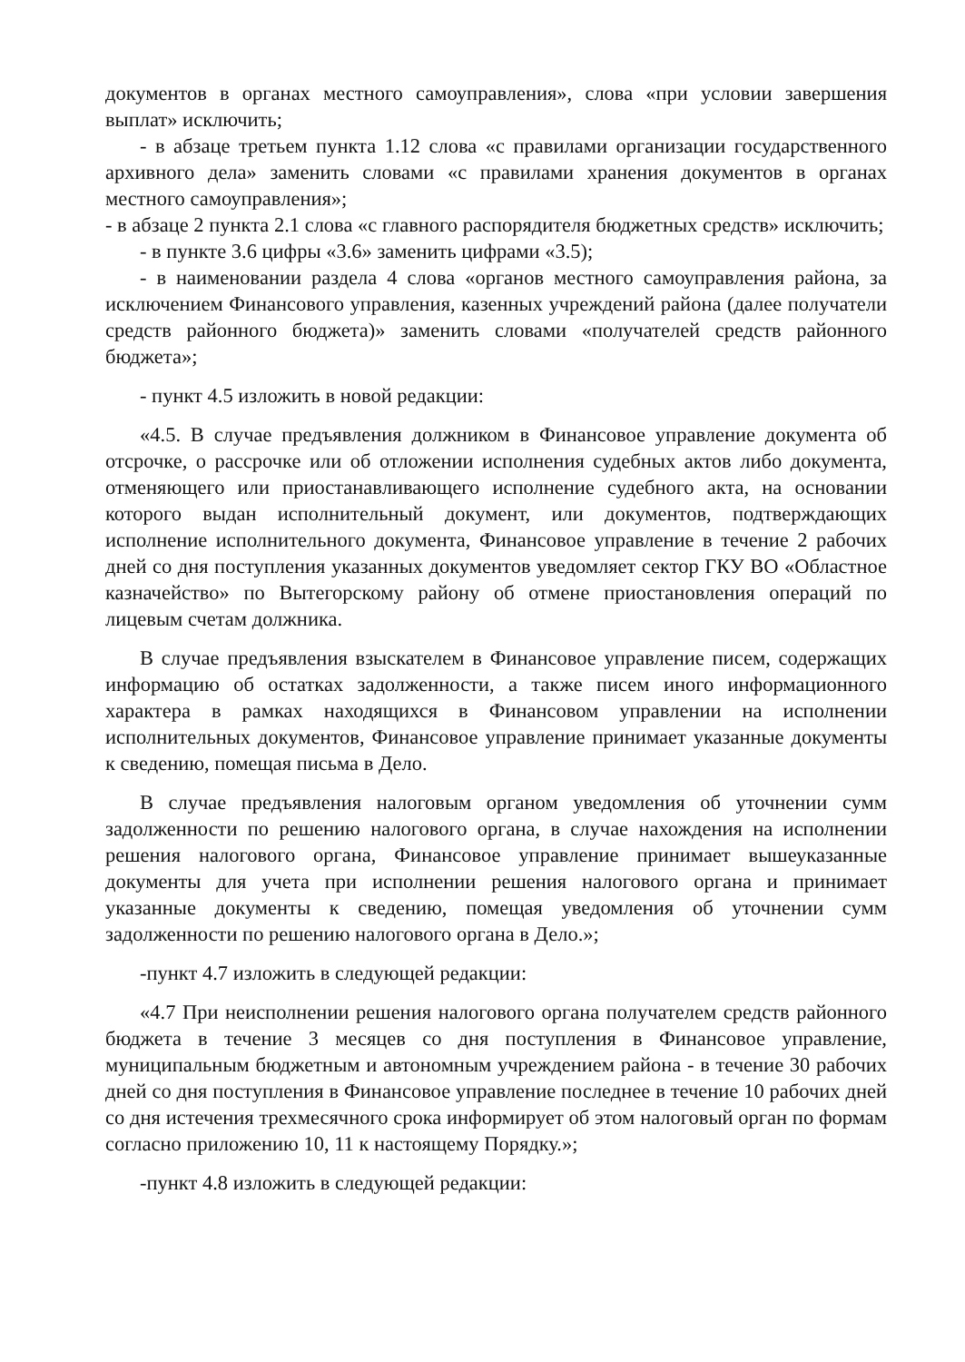документов в органах местного самоуправления», слова «при условии завершения выплат» исключить;
- в абзаце третьем пункта 1.12 слова «с правилами организации государственного архивного дела» заменить словами «с правилами хранения документов в органах местного самоуправления»;
- в абзаце 2 пункта 2.1 слова «с главного распорядителя бюджетных средств» исключить;
- в пункте 3.6 цифры «3.6» заменить цифрами «3.5);
- в наименовании раздела 4 слова «органов местного самоуправления района, за исключением Финансового управления, казенных учреждений района (далее получатели средств районного бюджета)» заменить словами «получателей средств районного бюджета»;
- пункт 4.5 изложить в новой редакции:
«4.5. В случае предъявления должником в Финансовое управление документа об отсрочке, о рассрочке или об отложении исполнения судебных актов либо документа, отменяющего или приостанавливающего исполнение судебного акта, на основании которого выдан исполнительный документ, или документов, подтверждающих исполнение исполнительного документа, Финансовое управление в течение 2 рабочих дней со дня поступления указанных документов уведомляет сектор ГКУ ВО «Областное казначейство» по Вытегорскому району об отмене приостановления операций по лицевым счетам должника.
В случае предъявления взыскателем в Финансовое управление писем, содержащих информацию об остатках задолженности, а также писем иного информационного характера в рамках находящихся в Финансовом управлении на исполнении исполнительных документов, Финансовое управление принимает указанные документы к сведению, помещая письма в Дело.
В случае предъявления налоговым органом уведомления об уточнении сумм задолженности по решению налогового органа, в случае нахождения на исполнении решения налогового органа, Финансовое управление принимает вышеуказанные документы для учета при исполнении решения налогового органа и принимает указанные документы к сведению, помещая уведомления об уточнении сумм задолженности по решению налогового органа в Дело.»;
-пункт 4.7 изложить в следующей редакции:
«4.7 При неисполнении решения налогового органа получателем средств районного бюджета в течение 3 месяцев со дня поступления в Финансовое управление, муниципальным бюджетным и автономным учреждением района - в течение 30 рабочих дней со дня поступления в Финансовое управление последнее в течение 10 рабочих дней со дня истечения трехмесячного срока информирует об этом налоговый орган по формам согласно приложению 10, 11 к настоящему Порядку.»;
-пункт 4.8 изложить в следующей редакции: